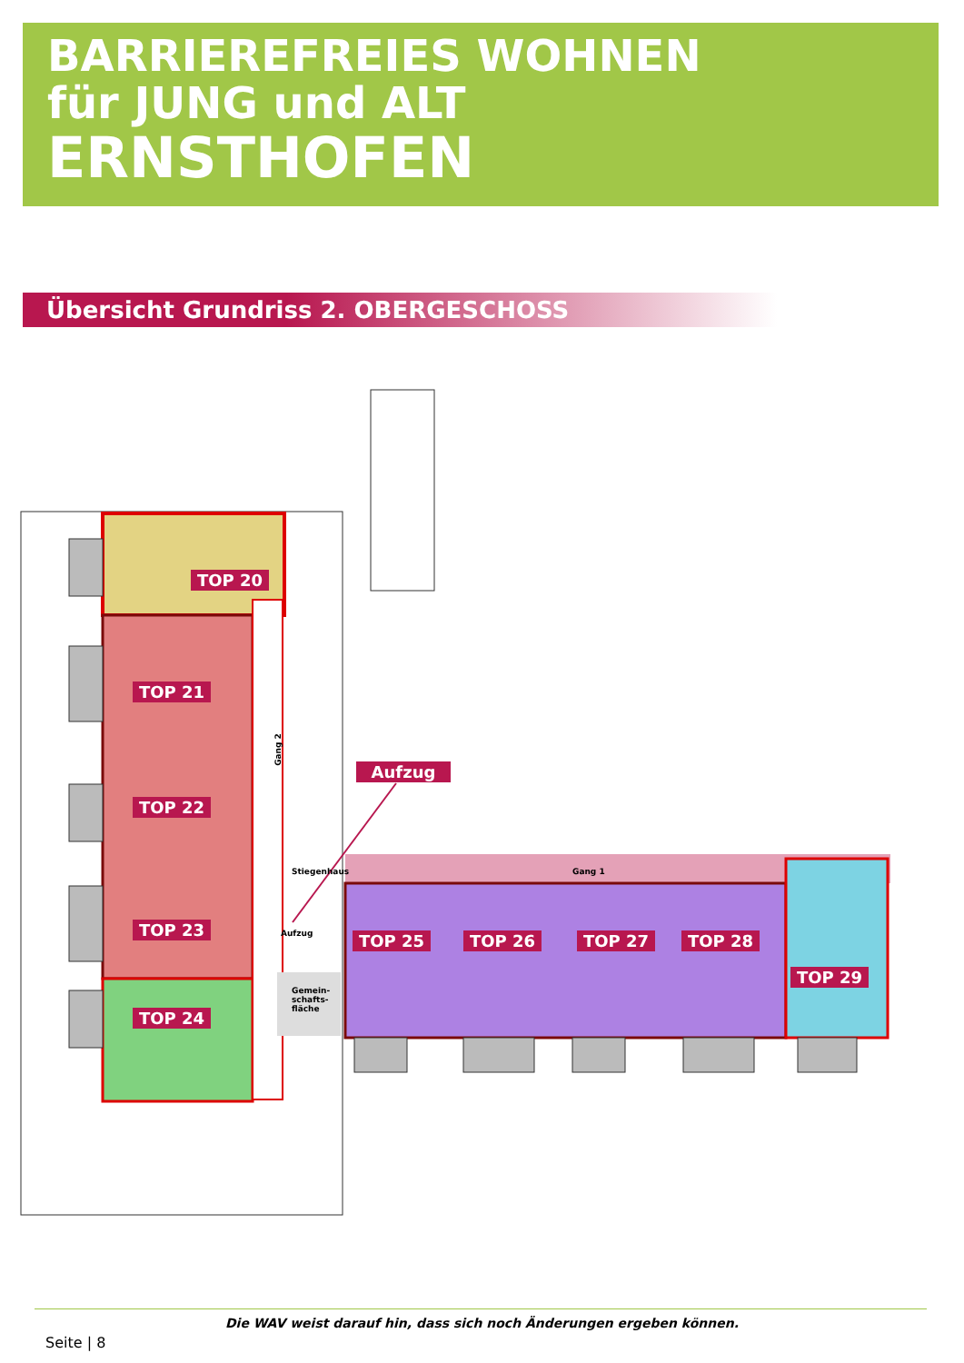BARRIEREFREIES WOHNEN
für JUNG und ALT
ERNSTHOFEN
Übersicht Grundriss 2. OBERGESCHOSS
TOP 20
TOP 21
TOP 22
TOP 23
TOP 24
TOP 25 TOP 26 TOP 27 TOP 28
TOP 29
Aufzug
Gang 2
Stiegenhaus Gang 1
Aufzug
Gemein-
schafts-
fläche
Die WAV weist darauf hin, dass sich noch Änderungen ergeben können.
Seite | 8